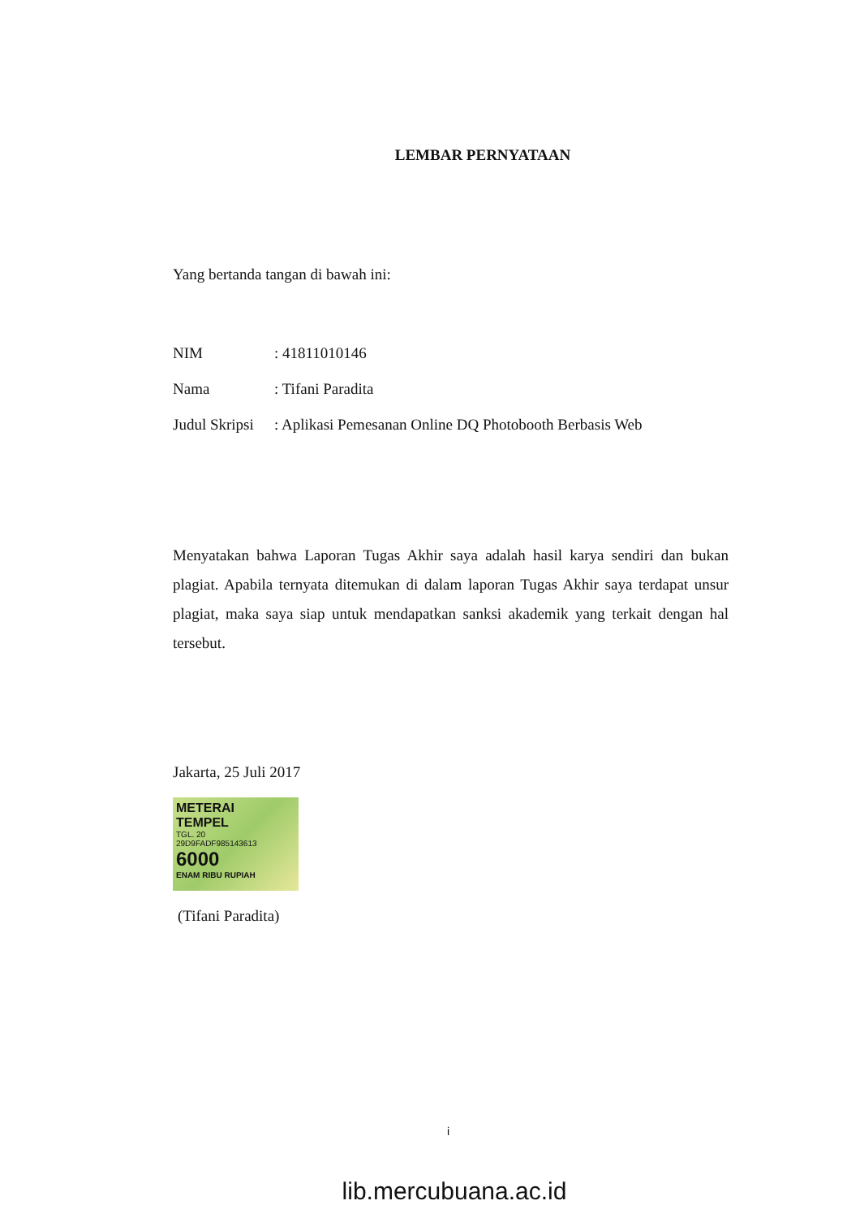LEMBAR PERNYATAAN
Yang bertanda tangan di bawah ini:
| NIM | : 41811010146 |
| Nama | : Tifani Paradita |
| Judul Skripsi | : Aplikasi Pemesanan Online DQ Photobooth Berbasis Web |
Menyatakan bahwa Laporan Tugas Akhir saya adalah hasil karya sendiri dan bukan plagiat. Apabila ternyata ditemukan di dalam laporan Tugas Akhir saya terdapat unsur plagiat, maka saya siap untuk mendapatkan sanksi akademik yang terkait dengan hal tersebut.
Jakarta, 25 Juli 2017
METERAI
TEMPEL
TGL. 20
29D9FADF985143613
6000
ENAM RIBU RUPIAH
(Tifani Paradita)
i
lib.mercubuana.ac.id